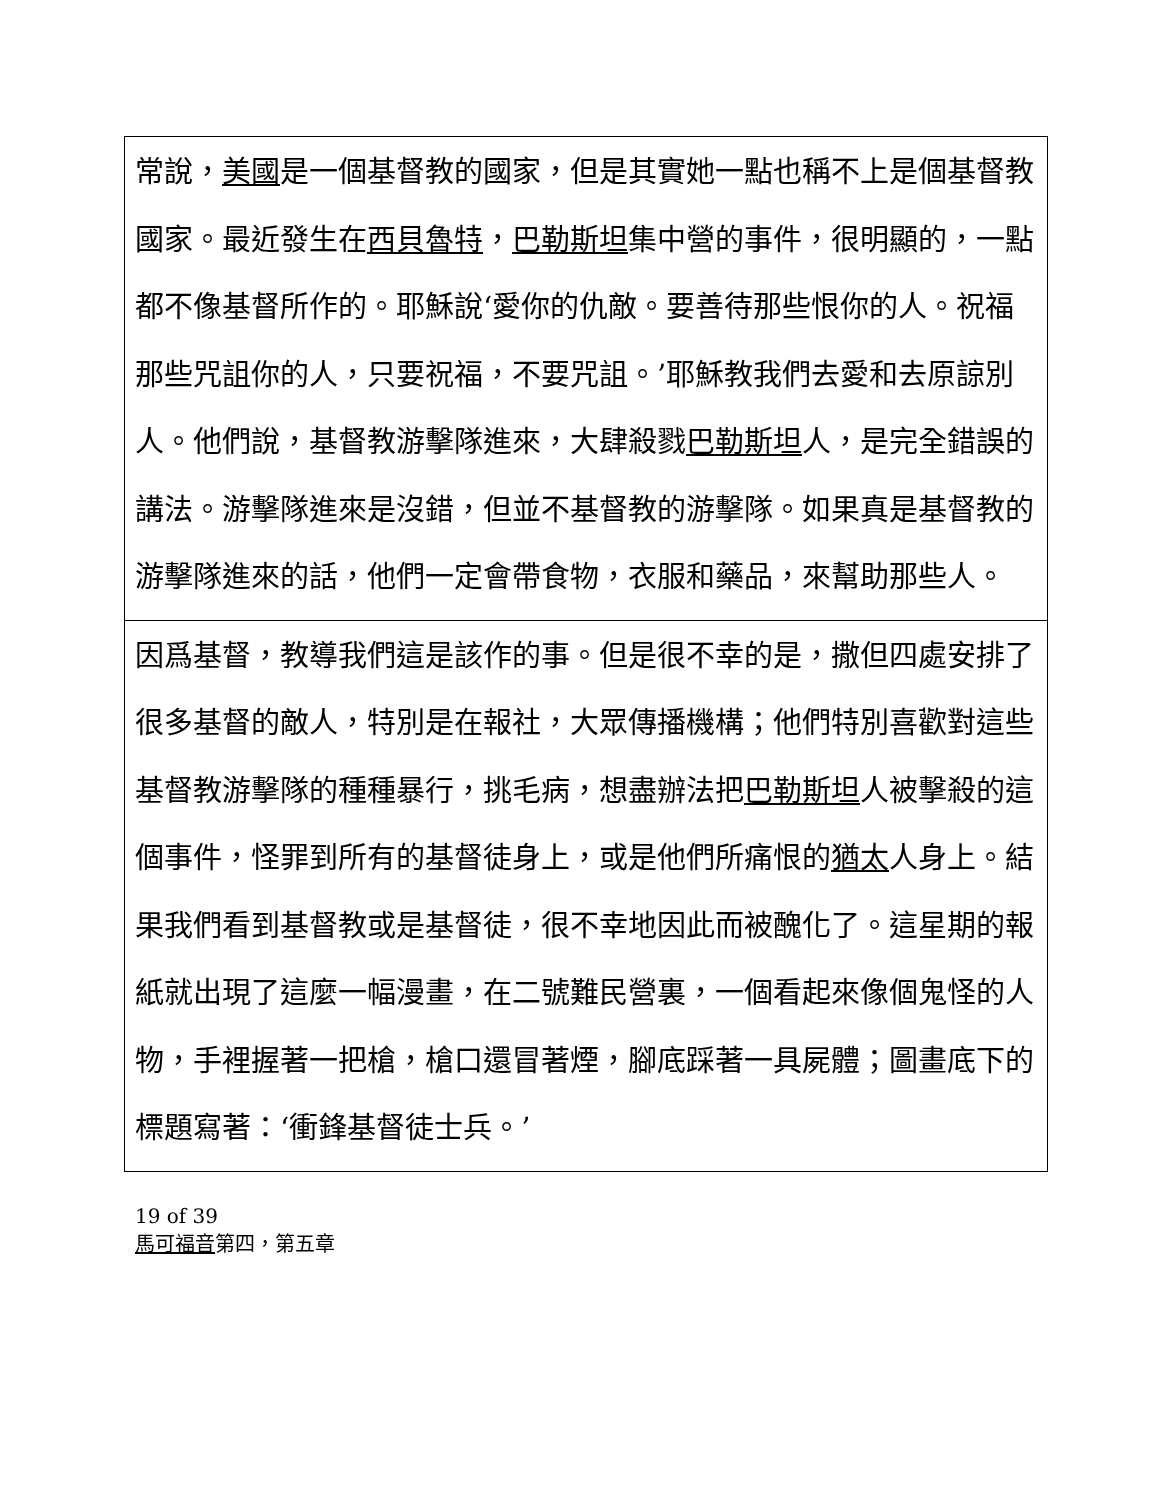| 常說， 美國 是一個基督教的國家，但是其實她一點也稱不上是個基督教國家。最近發生在 西貝魯特 ， 巴勒斯坦 集中營的事件，很明顯的，一點都不像基督所作的。耶穌說‘愛你的仇敵。要善待那些恨你的人。祝福那些咒詛你的人，只要祝福，不要咒詛。’耶穌教我們去愛和去原諒別人。他們說，基督教游擊隊進來，大肆殺戮 巴勒斯坦 人，是完全錯誤的講法。游擊隊進來是沒錯，但並不基督教的游擊隊。如果真是基督教的游擊隊進來的話，他們一定會帶食物，衣服和藥品，來幫助那些人。 |
| 因爲基督，教導我們這是該作的事。但是很不幸的是，撒但四處安排了很多基督的敵人，特別是在報社，大眾傳播機構；他們特別喜歡對這些基督教游擊隊的種種暴行，挑毛病，想盡辦法把 巴勒斯坦 人被擊殺的這個事件，怪罪到所有的基督徒身上，或是他們所痛恨的 猶太 人身上。結果我們看到基督教或是基督徒，很不幸地因此而被醜化了。這星期的報紙就出現了這麼一幅漫畫，在二號難民營裏，一個看起來像個鬼怪的人物，手裡握著一把槍，槍口還冒著煙，腳底踩著一具屍體；圖畫底下的標題寫著：‘衝鋒基督徒士兵。’ |
19 of 39
馬可福音第四，第五章